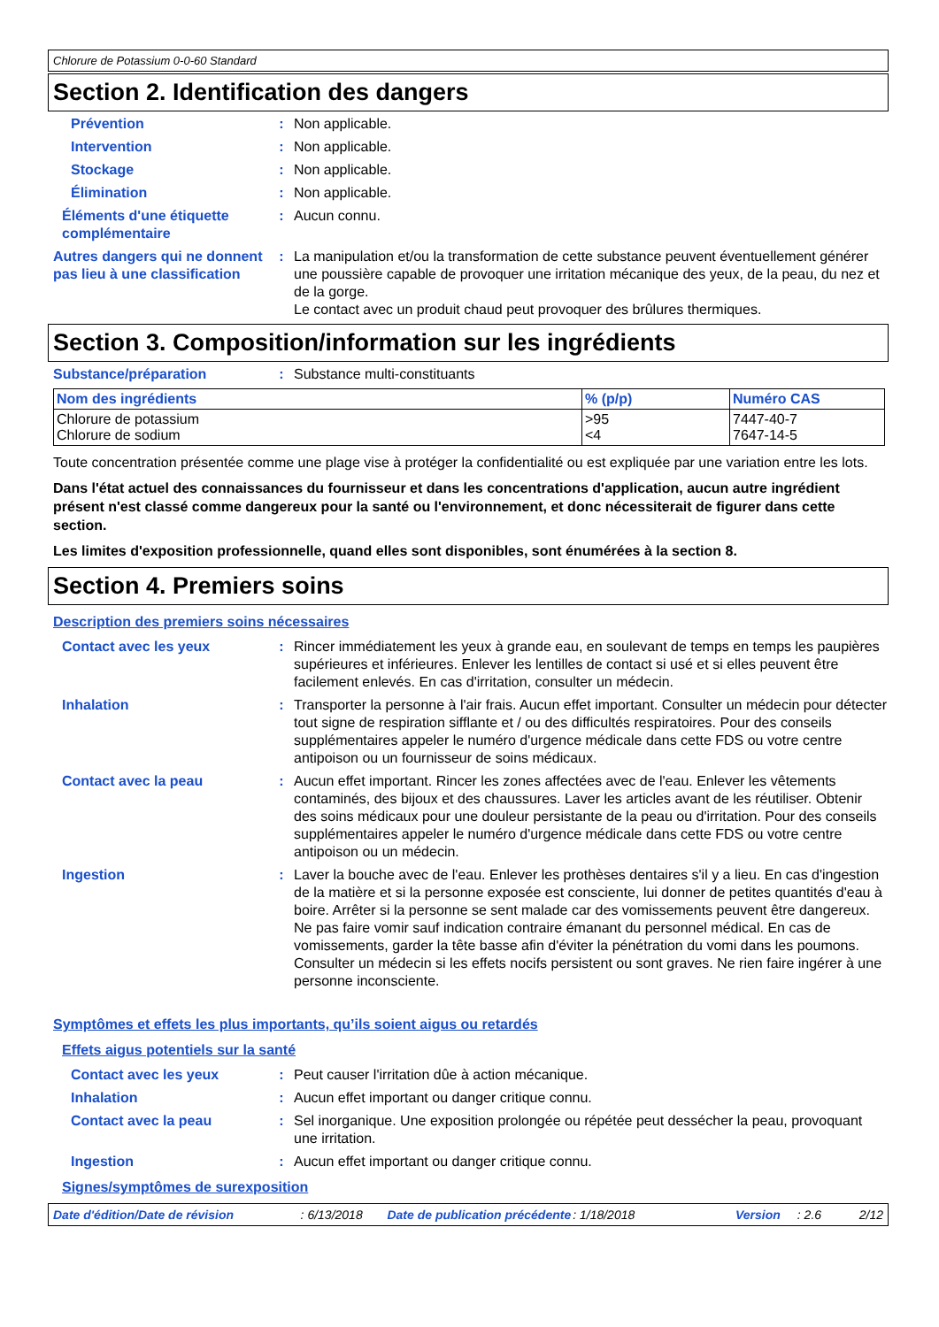Chlorure de Potassium 0-0-60 Standard
Section 2. Identification des dangers
Prévention : Non applicable.
Intervention : Non applicable.
Stockage : Non applicable.
Élimination : Non applicable.
Éléments d'une étiquette complémentaire
: Aucun connu.
Autres dangers qui ne donnent pas lieu à une classification
: La manipulation et/ou la transformation de cette substance peuvent éventuellement générer une poussière capable de provoquer une irritation mécanique des yeux, de la peau, du nez et de la gorge.
Le contact avec un produit chaud peut provoquer des brûlures thermiques.
Section 3. Composition/information sur les ingrédients
Substance/préparation : Substance multi-constituants
| Nom des ingrédients | % (p/p) | Numéro CAS |
| --- | --- | --- |
| Chlorure de potassium Chlorure de sodium | >95 <4 | 7447-40-7 7647-14-5 |
Toute concentration présentée comme une plage vise à protéger la confidentialité ou est expliquée par une variation entre les lots.
Dans l'état actuel des connaissances du fournisseur et dans les concentrations d'application, aucun autre ingrédient présent n'est classé comme dangereux pour la santé ou l'environnement, et donc nécessiterait de figurer dans cette section.
Les limites d'exposition professionnelle, quand elles sont disponibles, sont énumérées à la section 8.
Section 4. Premiers soins
Description des premiers soins nécessaires
Contact avec les yeux : Rincer immédiatement les yeux à grande eau, en soulevant de temps en temps les paupières supérieures et inférieures. Enlever les lentilles de contact si usé et si elles peuvent être facilement enlevés. En cas d'irritation, consulter un médecin.
Inhalation : Transporter la personne à l'air frais. Aucun effet important. Consulter un médecin pour détecter tout signe de respiration sifflante et / ou des difficultés respiratoires. Pour des conseils supplémentaires appeler le numéro d'urgence médicale dans cette FDS ou votre centre antipoison ou un fournisseur de soins médicaux.
Contact avec la peau : Aucun effet important. Rincer les zones affectées avec de l'eau. Enlever les vêtements contaminés, des bijoux et des chaussures. Laver les articles avant de les réutiliser. Obtenir des soins médicaux pour une douleur persistante de la peau ou d'irritation. Pour des conseils supplémentaires appeler le numéro d'urgence médicale dans cette FDS ou votre centre antipoison ou un médecin.
Ingestion : Laver la bouche avec de l'eau. Enlever les prothèses dentaires s'il y a lieu. En cas d'ingestion de la matière et si la personne exposée est consciente, lui donner de petites quantités d'eau à boire. Arrêter si la personne se sent malade car des vomissements peuvent être dangereux. Ne pas faire vomir sauf indication contraire émanant du personnel médical. En cas de vomissements, garder la tête basse afin d'éviter la pénétration du vomi dans les poumons. Consulter un médecin si les effets nocifs persistent ou sont graves. Ne rien faire ingérer à une personne inconsciente.
Symptômes et effets les plus importants, qu’ils soient aigus ou retardés
Effets aigus potentiels sur la santé
Contact avec les yeux : Peut causer l'irritation dûe à action mécanique.
Inhalation : Aucun effet important ou danger critique connu.
Contact avec la peau : Sel inorganique. Une exposition prolongée ou répétée peut dessécher la peau, provoquant une irritation.
Ingestion : Aucun effet important ou danger critique connu.
Signes/symptômes de surexposition
Date d'édition/Date de révision: 6/13/2018 Date de publication précédente: 1/18/2018 Version: 2.6 2/12